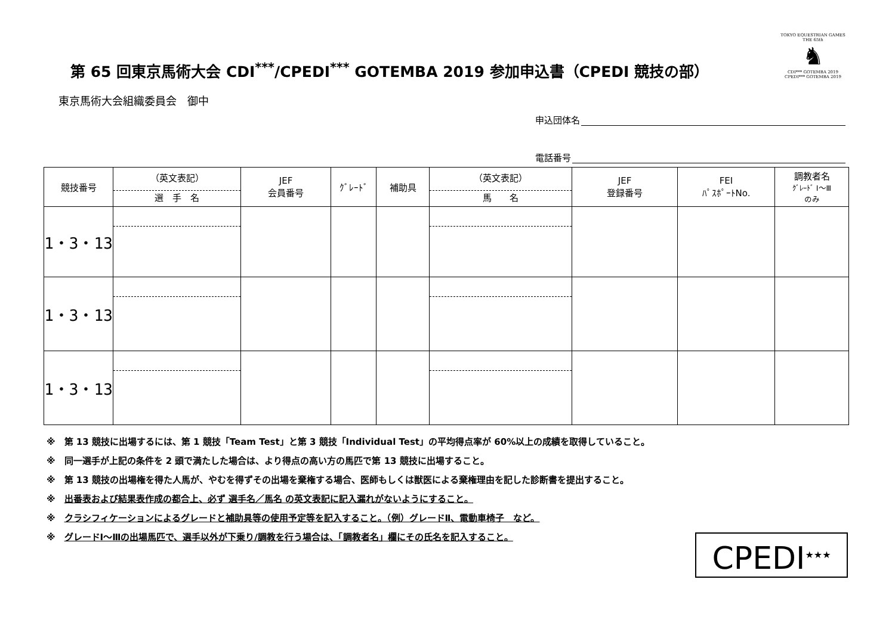第 65 回東京馬術大会 CDI<sup>***</sup>/CPEDI<sup>***</sup> GOTEMBA 2019 参加申込書（CPEDI 競技の部）
TOKYO EQUESTRIAN GAMES
THE 65th
♞
CDI*** GOTEMBA 2019
CPEDI*** GOTEMBA 2019
東京馬術大会組織委員会　御中
申込団体名
電話番号
| 競技番号 | （英文表記） 選 手 名 | JEF 会員番号 | ｸﾞﾚｰﾄﾞ | 補助具 | （英文表記） 馬 名 | JEF 登録番号 | FEI ﾊﾟｽﾎﾟｰﾄNo. | 調教者名 ｸﾞﾚｰﾄﾞ Ⅰ～Ⅲ のみ |
| --- | --- | --- | --- | --- | --- | --- | --- | --- |
| 1・3・13 | | | | | | | | |
| 1・3・13 | | | | | | | | |
| 1・3・13 | | | | | | | | |
※　第 13 競技に出場するには、第 1 競技「Team Test」と第 3 競技「Individual Test」の平均得点率が 60%以上の成績を取得していること。
※　同一選手が上記の条件を 2 頭で満たした場合は、より得点の高い方の馬匹で第 13 競技に出場すること。
※　第 13 競技の出場権を得た人馬が、やむを得ずその出場を棄権する場合、医師もしくは獣医による棄権理由を記した診断書を提出すること。
※　出番表および結果表作成の都合上、必ず 選手名／馬名 の英文表記に記入漏れがないようにすること。
※　クラシフィケーションによるグレードと補助具等の使用予定等を記入すること。（例）グレードⅡ、電動車椅子　など。
※　グレードⅠ～Ⅲの出場馬匹で、選手以外が下乗り/調教を行う場合は、「調教者名」欄にその氏名を記入すること。
CPEDI<sup>★★★</sup>